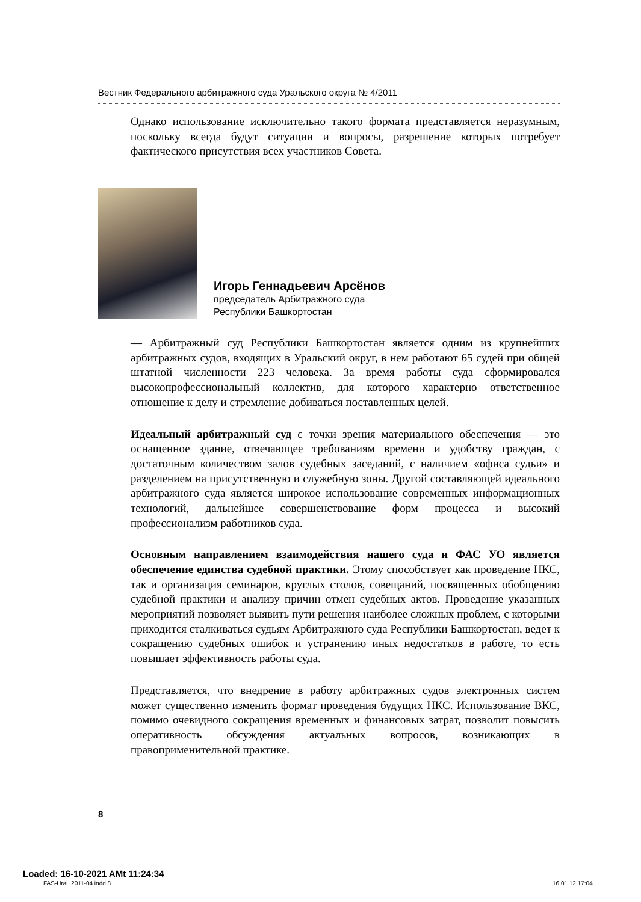Вестник Федерального арбитражного суда Уральского округа № 4/2011
Однако использование исключительно такого формата представляется неразумным, поскольку всегда будут ситуации и вопросы, разрешение которых потребует фактического присутствия всех участников Совета.
Игорь Геннадьевич Арсёнов
председатель Арбитражного суда
Республики Башкортостан
— Арбитражный суд Республики Башкортостан является одним из крупнейших арбитражных судов, входящих в Уральский округ, в нем работают 65 судей при общей штатной численности 223 человека. За время работы суда сформировался высокопрофессиональный коллектив, для которого характерно ответственное отношение к делу и стремление добиваться поставленных целей.
Идеальный арбитражный суд с точки зрения материального обеспечения — это оснащенное здание, отвечающее требованиям времени и удобству граждан, с достаточным количеством залов судебных заседаний, с наличием «офиса судьи» и разделением на присутственную и служебную зоны. Другой составляющей идеального арбитражного суда является широкое использование современных информационных технологий, дальнейшее совершенствование форм процесса и высокий профессионализм работников суда.
Основным направлением взаимодействия нашего суда и ФАС УО является обеспечение единства судебной практики. Этому способствует как проведение НКС, так и организация семинаров, круглых столов, совещаний, посвященных обобщению судебной практики и анализу причин отмен судебных актов. Проведение указанных мероприятий позволяет выявить пути решения наиболее сложных проблем, с которыми приходится сталкиваться судьям Арбитражного суда Республики Башкортостан, ведет к сокращению судебных ошибок и устранению иных недостатков в работе, то есть повышает эффективность работы суда.
Представляется, что внедрение в работу арбитражных судов электронных систем может существенно изменить формат проведения будущих НКС. Использование ВКС, помимо очевидного сокращения временных и финансовых затрат, позволит повысить оперативность обсуждения актуальных вопросов, возникающих в правоприменительной практике.
8
Loaded: 16-10-2021 AMt 11:24:34
FAS-Ural_2011-04.indd 8 16.01.12 17:04